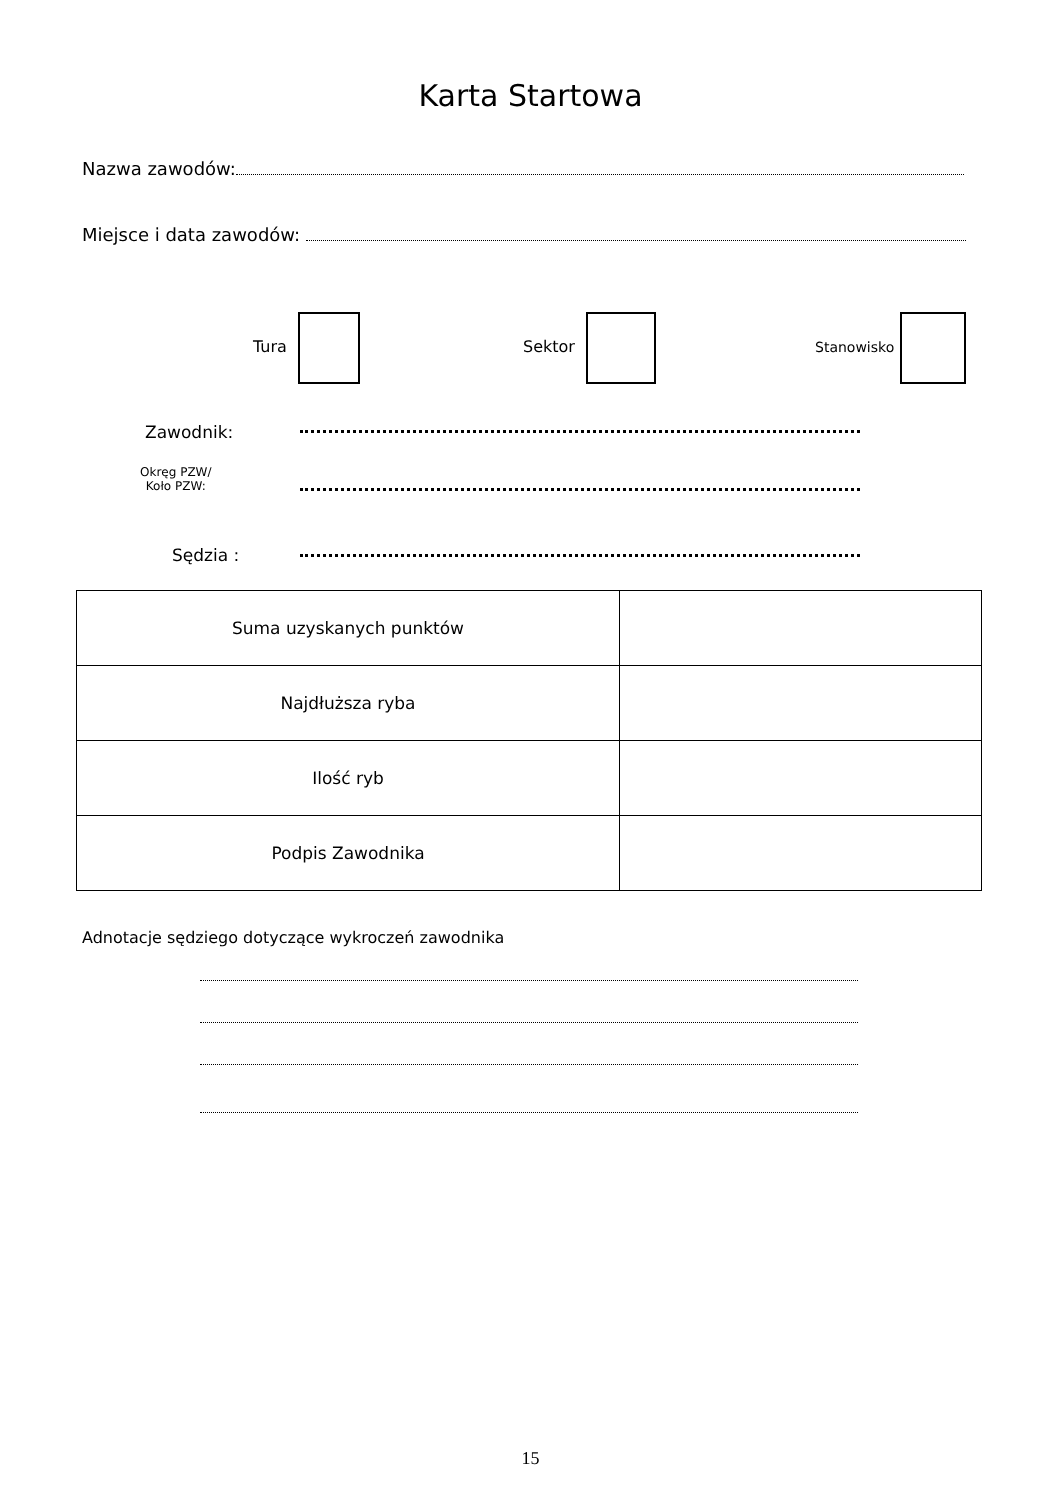Karta Startowa
Nazwa zawodów:
Miejsce i data zawodów:
Tura Sektor Stanowisko
Zawodnik:
Okręg PZW/
Koło PZW:
Sędzia :
| Suma uzyskanych punktów | |
| Najdłuższa ryba | |
| Ilość ryb | |
| Podpis Zawodnika | |
Adnotacje sędziego dotyczące wykroczeń zawodnika
15